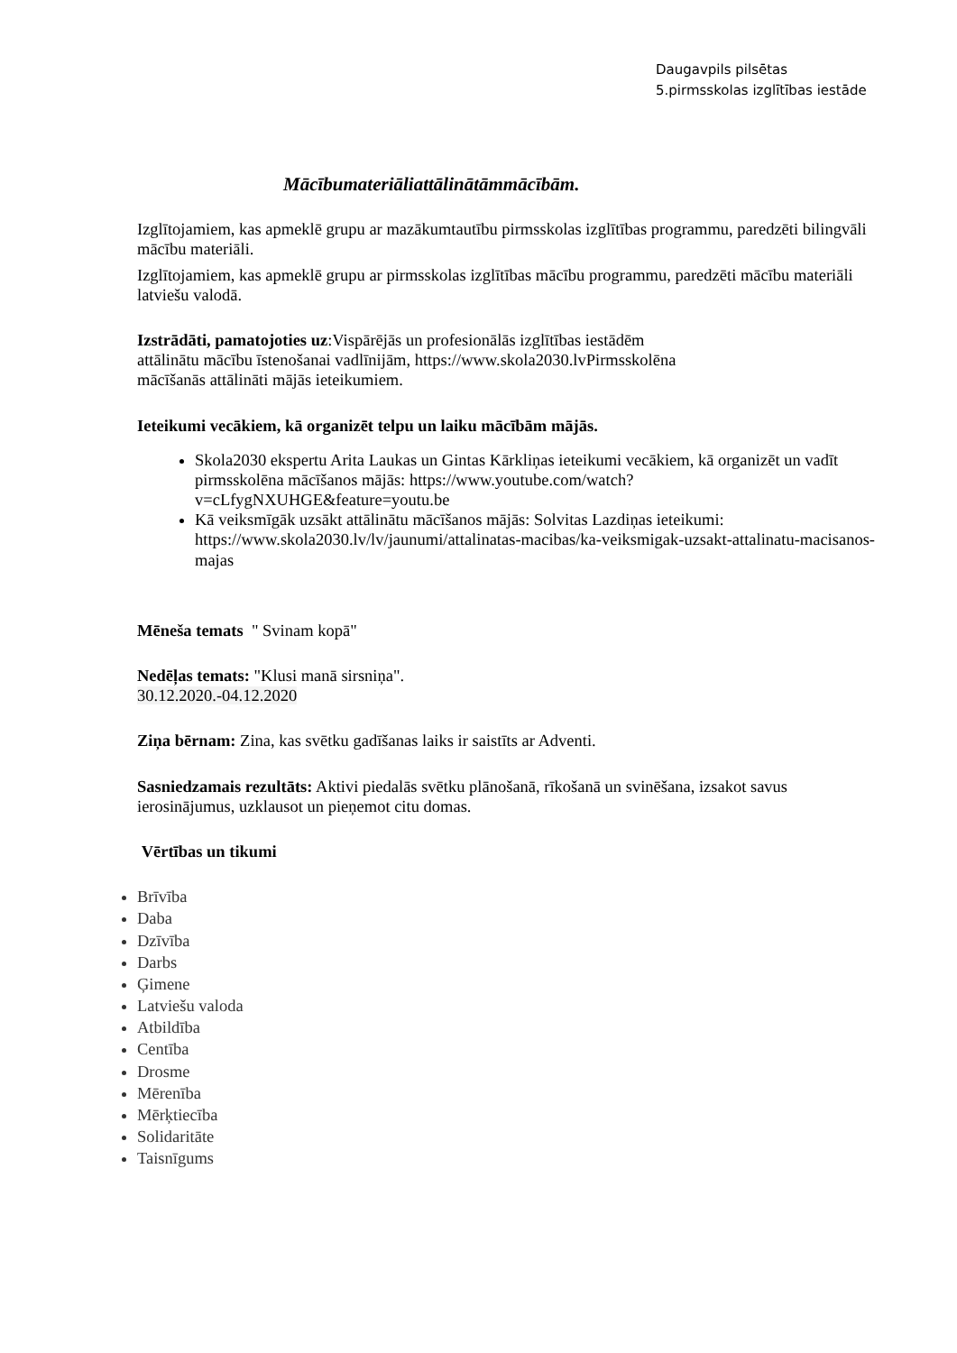Daugavpils pilsētas
5.pirmsskolas izglītības iestāde
Mācībumateriāliattālinātāmmācībām.
Izglītojamiem, kas apmeklē grupu ar mazākumtautību pirmsskolas izglītības programmu, paredzēti bilingvāli mācību materiāli.
Izglītojamiem, kas apmeklē grupu ar pirmsskolas izglītības mācību programmu, paredzēti mācību materiāli latviešu valodā.
Izstrādāti, pamatojoties uz:Vispārējās un profesionālās izglītības iestādēm
attālinātu mācību īstenošanai vadlīnijām, https://www.skola2030.lvPirmsskolēna
mācīšanās attālināti mājās ieteikumiem.
Ieteikumi vecākiem, kā organizēt telpu un laiku mācībām mājās.
Skola2030 ekspertu Arita Laukas un Gintas Kārkliņas ieteikumi vecākiem, kā organizēt un vadīt pirmsskolēna mācīšanos mājās: https://www.youtube.com/watch?v=cLfygNXUHGE&feature=youtu.be
Kā veiksmīgāk uzsākt attālinātu mācīšanos mājās: Solvitas Lazdiņas ieteikumi: https://www.skola2030.lv/lv/jaunumi/attalinatas-macibas/ka-veiksmigak-uzsakt-attalinatu-macisanos-majas
Mēneša temats " Svinam kopā"
Nedēļas temats: "Klusi manā sirsniņa".
30.12.2020.-04.12.2020
Ziņa bērnam: Zina, kas svētku gadīšanas laiks ir saistīts ar Adventi.
Sasniedzamais rezultāts: Aktivi piedalās svētku plānošanā, rīkošanā un svinēšana, izsakot savus ierosinājumus, uzklausot un pieņemot citu domas.
Vērtības un tikumi
Brīvība
Daba
Dzīvība
Darbs
Ģimene
Latviešu valoda
Atbildība
Centība
Drosme
Mērenība
Mērķtiecība
Solidaritāte
Taisnīgums